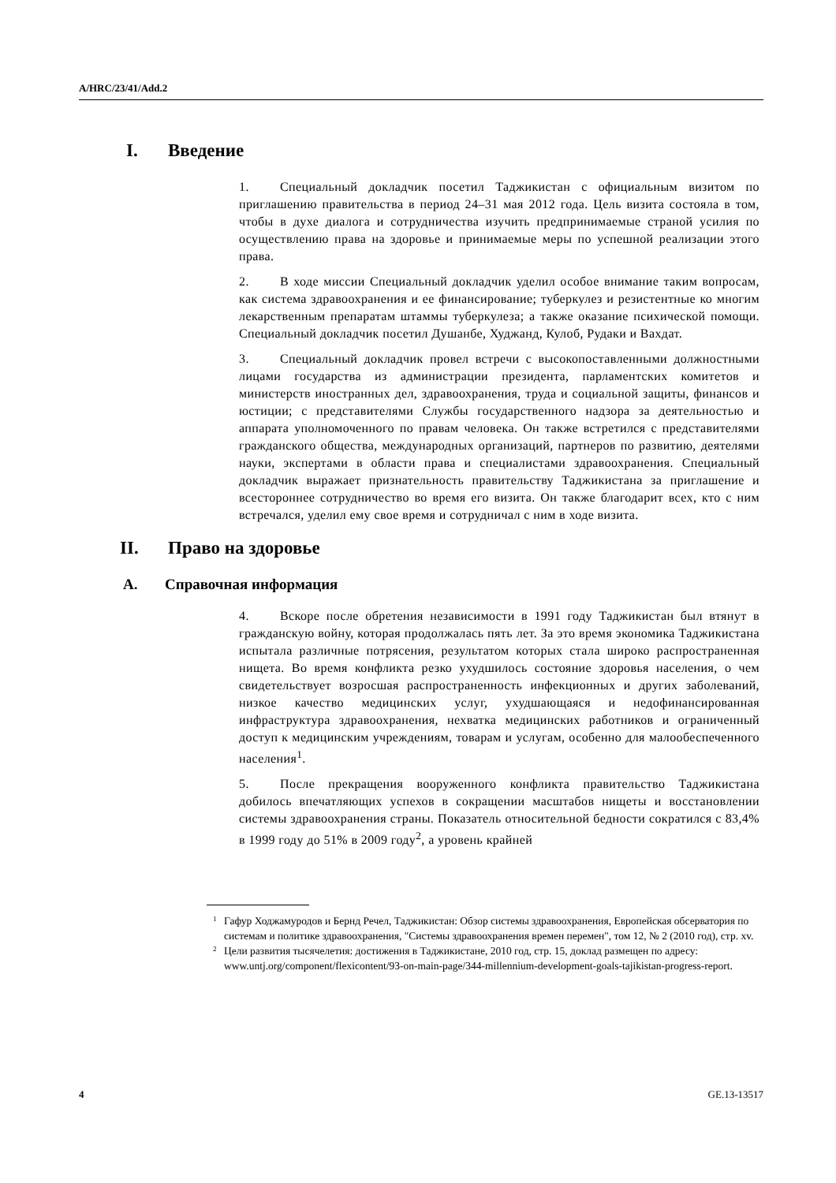A/HRC/23/41/Add.2
I. Введение
1. Специальный докладчик посетил Таджикистан с официальным визитом по приглашению правительства в период 24–31 мая 2012 года. Цель визита состояла в том, чтобы в духе диалога и сотрудничества изучить предпринимаемые страной усилия по осуществлению права на здоровье и принимаемые меры по успешной реализации этого права.
2. В ходе миссии Специальный докладчик уделил особое внимание таким вопросам, как система здравоохранения и ее финансирование; туберкулез и резистентные ко многим лекарственным препаратам штаммы туберкулеза; а также оказание психической помощи. Специальный докладчик посетил Душанбе, Худжанд, Кулоб, Рудаки и Вахдат.
3. Специальный докладчик провел встречи с высокопоставленными должностными лицами государства из администрации президента, парламентских комитетов и министерств иностранных дел, здравоохранения, труда и социальной защиты, финансов и юстиции; с представителями Службы государственного надзора за деятельностью и аппарата уполномоченного по правам человека. Он также встретился с представителями гражданского общества, международных организаций, партнеров по развитию, деятелями науки, экспертами в области права и специалистами здравоохранения. Специальный докладчик выражает признательность правительству Таджикистана за приглашение и всестороннее сотрудничество во время его визита. Он также благодарит всех, кто с ним встречался, уделил ему свое время и сотрудничал с ним в ходе визита.
II. Право на здоровье
A. Справочная информация
4. Вскоре после обретения независимости в 1991 году Таджикистан был втянут в гражданскую войну, которая продолжалась пять лет. За это время экономика Таджикистана испытала различные потрясения, результатом которых стала широко распространенная нищета. Во время конфликта резко ухудшилось состояние здоровья населения, о чем свидетельствует возросшая распространенность инфекционных и других заболеваний, низкое качество медицинских услуг, ухудшающаяся и недофинансированная инфраструктура здравоохранения, нехватка медицинских работников и ограниченный доступ к медицинским учреждениям, товарам и услугам, особенно для малообеспеченного населения<sup>1</sup>.
5. После прекращения вооруженного конфликта правительство Таджикистана добилось впечатляющих успехов в сокращении масштабов нищеты и восстановлении системы здравоохранения страны. Показатель относительной бедности сократился с 83,4% в 1999 году до 51% в 2009 году<sup>2</sup>, а уровень крайней
<sup>1</sup> Гафур Ходжамуродов и Бернд Речел, Таджикистан: Обзор системы здравоохранения, Европейская обсерватория по системам и политике здравоохранения, "Системы здравоохранения времен перемен", том 12, № 2 (2010 год), стр. xv.
<sup>2</sup> Цели развития тысячелетия: достижения в Таджикистане, 2010 год, стр. 15, доклад размещен по адресу: www.untj.org/component/flexicontent/93-on-main-page/344-millennium-development-goals-tajikistan-progress-report.
4 GE.13-13517